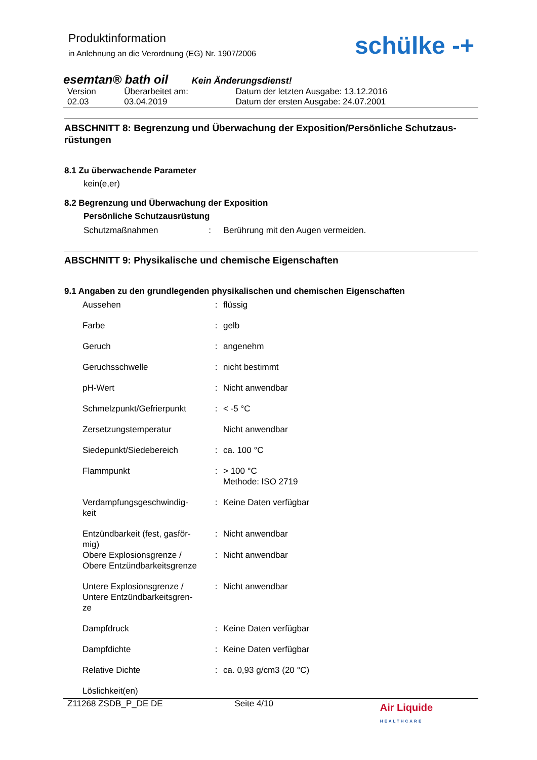Produktinformation
in Anlehnung an die Verordnung (EG) Nr. 1907/2006
schülke -+
esemtan® bath oil Kein Änderungsdienst!
| Version | Überarbeitet am: | Datum der letzten Ausgabe: 13.12.2016 |
| 02.03 | 03.04.2019 | Datum der ersten Ausgabe: 24.07.2001 |
ABSCHNITT 8: Begrenzung und Überwachung der Exposition/Persönliche Schutzaus-rüstungen
8.1 Zu überwachende Parameter
kein(e,er)
8.2 Begrenzung und Überwachung der Exposition
Persönliche Schutzausrüstung
Schutzmaßnahmen : Berührung mit den Augen vermeiden.
ABSCHNITT 9: Physikalische und chemische Eigenschaften
9.1 Angaben zu den grundlegenden physikalischen und chemischen Eigenschaften
| Aussehen | : | flüssig |
| Farbe | : | gelb |
| Geruch | : | angenehm |
| Geruchsschwelle | : | nicht bestimmt |
| pH-Wert | : | Nicht anwendbar |
| Schmelzpunkt/Gefrierpunkt | : | < -5 °C |
| Zersetzungstemperatur | | Nicht anwendbar |
| Siedepunkt/Siedebereich | : | ca. 100 °C |
| Flammpunkt | : | > 100 °C Methode: ISO 2719 |
| Verdampfungsgeschwindig- keit | : | Keine Daten verfügbar |
| Entzündbarkeit (fest, gasför- mig) | : | Nicht anwendbar |
| Obere Explosionsgrenze / Obere Entzündbarkeitsgrenze | : | Nicht anwendbar |
| Untere Explosionsgrenze / Untere Entzündbarkeitsgren- ze | : | Nicht anwendbar |
| Dampfdruck | : | Keine Daten verfügbar |
| Dampfdichte | : | Keine Daten verfügbar |
| Relative Dichte | : | ca. 0,93 g/cm3 (20 °C) |
| Löslichkeit(en) | | |
Z11268 ZSDB_P_DE DE Seite 4/10 Air Liquide HEALTHCARE